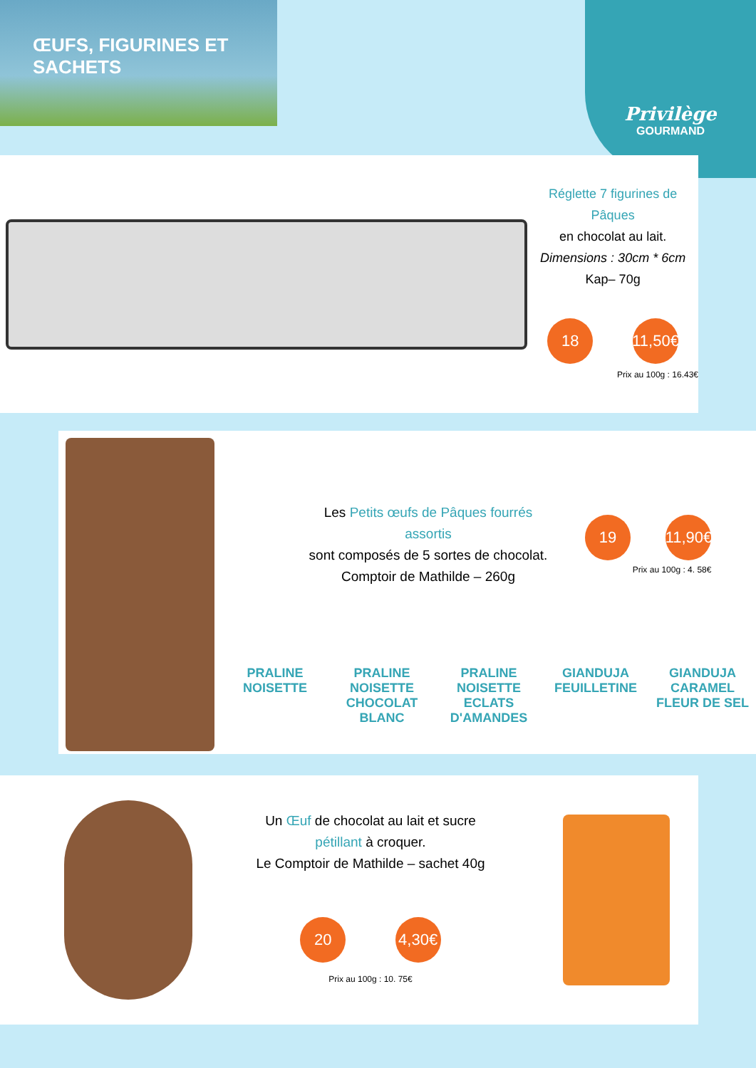ŒUFS, FIGURINES ET SACHETS
Privilège
GOURMAND
Réglette 7 figurines de Pâques
en chocolat au lait.
Dimensions : 30cm * 6cm
Kap– 70g
18 11,50€
Prix au 100g : 16.43€
Les Petits œufs de Pâques fourrés assortis
sont composés de 5 sortes de chocolat.
Comptoir de Mathilde – 260g
19 11,90€
Prix au 100g : 4. 58€
PRALINE NOISETTE
PRALINE NOISETTE CHOCOLAT BLANC
PRALINE NOISETTE ECLATS D'AMANDES
GIANDUJA FEUILLETINE
GIANDUJA CARAMEL FLEUR DE SEL
Un Œuf de chocolat au lait et sucre pétillant à croquer.
Le Comptoir de Mathilde – sachet 40g
20 4,30€
Prix au 100g : 10. 75€